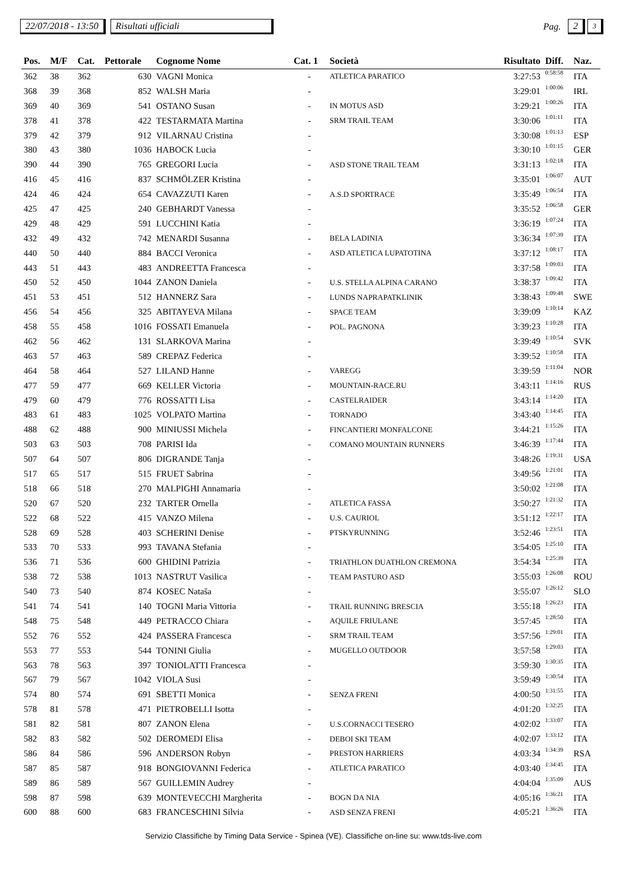22/07/2018 - 13:50 Risultati ufficiali Pag. 2 3
| Pos. | M/F | Cat. | Pettorale | Cognome Nome | Cat. 1 | Società | Risultato | Diff. | Naz. |
| --- | --- | --- | --- | --- | --- | --- | --- | --- | --- |
| 362 | 38 | 362 | 630 | VAGNI Monica | - | ATLETICA PARATICO | 3:27:53 | 0:58:58 | ITA |
| 368 | 39 | 368 | 852 | WALSH Maria | - | | 3:29:01 | 1:00:06 | IRL |
| 369 | 40 | 369 | 541 | OSTANO Susan | - | IN MOTUS ASD | 3:29:21 | 1:00:26 | ITA |
| 378 | 41 | 378 | 422 | TESTARMATA Martina | - | SRM TRAIL TEAM | 3:30:06 | 1:01:11 | ITA |
| 379 | 42 | 379 | 912 | VILARNAU Cristina | - | | 3:30:08 | 1:01:13 | ESP |
| 380 | 43 | 380 | 1036 | HABOCK Lucia | - | | 3:30:10 | 1:01:15 | GER |
| 390 | 44 | 390 | 765 | GREGORI Lucia | - | ASD STONE TRAIL TEAM | 3:31:13 | 1:02:18 | ITA |
| 416 | 45 | 416 | 837 | SCHMÖLZER Kristina | - | | 3:35:01 | 1:06:07 | AUT |
| 424 | 46 | 424 | 654 | CAVAZZUTI Karen | - | A.S.D SPORTRACE | 3:35:49 | 1:06:54 | ITA |
| 425 | 47 | 425 | 240 | GEBHARDT Vanessa | - | | 3:35:52 | 1:06:58 | GER |
| 429 | 48 | 429 | 591 | LUCCHINI Katia | - | | 3:36:19 | 1:07:24 | ITA |
| 432 | 49 | 432 | 742 | MENARDI Susanna | - | BELA LADINIA | 3:36:34 | 1:07:39 | ITA |
| 440 | 50 | 440 | 884 | BACCI Veronica | - | ASD ATLETICA LUPATOTINA | 3:37:12 | 1:08:17 | ITA |
| 443 | 51 | 443 | 483 | ANDREETTA Francesca | - | | 3:37:58 | 1:09:03 | ITA |
| 450 | 52 | 450 | 1044 | ZANON Daniela | - | U.S. STELLA ALPINA CARANO | 3:38:37 | 1:09:42 | ITA |
| 451 | 53 | 451 | 512 | HANNERZ Sara | - | LUNDS NAPRAPATKLINIK | 3:38:43 | 1:09:48 | SWE |
| 456 | 54 | 456 | 325 | ABITAYEVA Milana | - | SPACE TEAM | 3:39:09 | 1:10:14 | KAZ |
| 458 | 55 | 458 | 1016 | FOSSATI Emanuela | - | POL. PAGNONA | 3:39:23 | 1:10:28 | ITA |
| 462 | 56 | 462 | 131 | SLARKOVA Marina | - | | 3:39:49 | 1:10:54 | SVK |
| 463 | 57 | 463 | 589 | CREPAZ Federica | - | | 3:39:52 | 1:10:58 | ITA |
| 464 | 58 | 464 | 527 | LILAND Hanne | - | VAREGG | 3:39:59 | 1:11:04 | NOR |
| 477 | 59 | 477 | 669 | KELLER Victoria | - | MOUNTAIN-RACE.RU | 3:43:11 | 1:14:16 | RUS |
| 479 | 60 | 479 | 776 | ROSSATTI Lisa | - | CASTELRAIDER | 3:43:14 | 1:14:20 | ITA |
| 483 | 61 | 483 | 1025 | VOLPATO Martina | - | TORNADO | 3:43:40 | 1:14:45 | ITA |
| 488 | 62 | 488 | 900 | MINIUSSI Michela | - | FINCANTIERI MONFALCONE | 3:44:21 | 1:15:26 | ITA |
| 503 | 63 | 503 | 708 | PARISI Ida | - | COMANO MOUNTAIN RUNNERS | 3:46:39 | 1:17:44 | ITA |
| 507 | 64 | 507 | 806 | DIGRANDE Tanja | - | | 3:48:26 | 1:19:31 | USA |
| 517 | 65 | 517 | 515 | FRUET Sabrina | - | | 3:49:56 | 1:21:01 | ITA |
| 518 | 66 | 518 | 270 | MALPIGHI Annamaria | - | | 3:50:02 | 1:21:08 | ITA |
| 520 | 67 | 520 | 232 | TARTER Ornella | - | ATLETICA FASSA | 3:50:27 | 1:21:32 | ITA |
| 522 | 68 | 522 | 415 | VANZO Milena | - | U.S. CAURIOL | 3:51:12 | 1:22:17 | ITA |
| 528 | 69 | 528 | 403 | SCHERINI Denise | - | PTSKYRUNNING | 3:52:46 | 1:23:51 | ITA |
| 533 | 70 | 533 | 993 | TAVANA Stefania | - | | 3:54:05 | 1:25:10 | ITA |
| 536 | 71 | 536 | 600 | GHIDINI Patrizia | - | TRIATHLON DUATHLON CREMONA | 3:54:34 | 1:25:39 | ITA |
| 538 | 72 | 538 | 1013 | NASTRUT Vasilica | - | TEAM PASTURO ASD | 3:55:03 | 1:26:08 | ROU |
| 540 | 73 | 540 | 874 | KOSEC Nataša | - | | 3:55:07 | 1:26:12 | SLO |
| 541 | 74 | 541 | 140 | TOGNI Maria Vittoria | - | TRAIL RUNNING BRESCIA | 3:55:18 | 1:26:23 | ITA |
| 548 | 75 | 548 | 449 | PETRACCO Chiara | - | AQUILE FRIULANE | 3:57:45 | 1:28:50 | ITA |
| 552 | 76 | 552 | 424 | PASSERA Francesca | - | SRM TRAIL TEAM | 3:57:56 | 1:29:01 | ITA |
| 553 | 77 | 553 | 544 | TONINI Giulia | - | MUGELLO OUTDOOR | 3:57:58 | 1:29:03 | ITA |
| 563 | 78 | 563 | 397 | TONIOLATTI Francesca | - | | 3:59:30 | 1:30:35 | ITA |
| 567 | 79 | 567 | 1042 | VIOLA Susi | - | | 3:59:49 | 1:30:54 | ITA |
| 574 | 80 | 574 | 691 | SBETTI Monica | - | SENZA FRENI | 4:00:50 | 1:31:55 | ITA |
| 578 | 81 | 578 | 471 | PIETROBELLI Isotta | - | | 4:01:20 | 1:32:25 | ITA |
| 581 | 82 | 581 | 807 | ZANON Elena | - | U.S.CORNACCI TESERO | 4:02:02 | 1:33:07 | ITA |
| 582 | 83 | 582 | 502 | DEROMEDI Elisa | - | DEBOI SKI TEAM | 4:02:07 | 1:33:12 | ITA |
| 586 | 84 | 586 | 596 | ANDERSON Robyn | - | PRESTON HARRIERS | 4:03:34 | 1:34:39 | RSA |
| 587 | 85 | 587 | 918 | BONGIOVANNI Federica | - | ATLETICA PARATICO | 4:03:40 | 1:34:45 | ITA |
| 589 | 86 | 589 | 567 | GUILLEMIN Audrey | - | | 4:04:04 | 1:35:09 | AUS |
| 598 | 87 | 598 | 639 | MONTEVECCHI Margherita | - | BOGN DA NIA | 4:05:16 | 1:36:21 | ITA |
| 600 | 88 | 600 | 683 | FRANCESCHINI Silvia | - | ASD SENZA FRENI | 4:05:21 | 1:36:26 | ITA |
Servizio Classifiche by Timing Data Service - Spinea (VE). Classifiche on-line su: www.tds-live.com